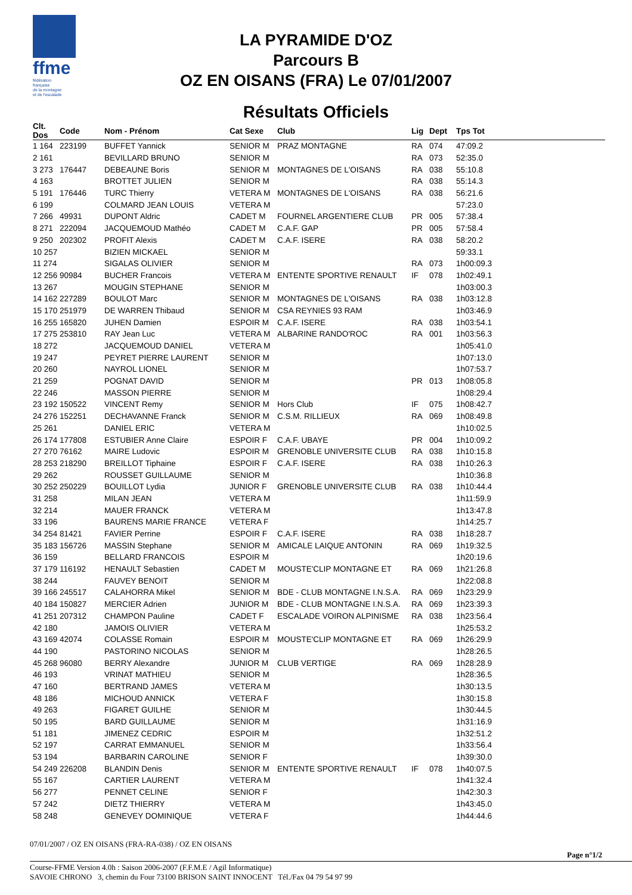ffme
fédération
française
de la montagne
et de l'escalade
LA PYRAMIDE D'OZ
Parcours B
OZ EN OISANS (FRA) Le 07/01/2007
Résultats Officiels
| Clt. Dos | Code | Nom - Prénom | Cat Sexe | Club | Lig | Dept | Tps Tot |
| --- | --- | --- | --- | --- | --- | --- | --- |
| 1 164 | 223199 | BUFFET Yannick | SENIOR M | PRAZ MONTAGNE | RA | 074 | 47:09.2 |
| 2 161 | | BEVILLARD BRUNO | SENIOR M | | RA | 073 | 52:35.0 |
| 3 273 | 176447 | DEBEAUNE Boris | SENIOR M | MONTAGNES DE L'OISANS | RA | 038 | 55:10.8 |
| 4 163 | | BROTTET JULIEN | SENIOR M | | RA | 038 | 55:14.3 |
| 5 191 | 176446 | TURC Thierry | VETERA M | MONTAGNES DE L'OISANS | RA | 038 | 56:21.6 |
| 6 199 | | COLMARD JEAN LOUIS | VETERA M | | | | 57:23.0 |
| 7 266 | 49931 | DUPONT Aldric | CADET M | FOURNEL ARGENTIERE CLUB | PR | 005 | 57:38.4 |
| 8 271 | 222094 | JACQUEMOUD Mathéo | CADET M | C.A.F. GAP | PR | 005 | 57:58.4 |
| 9 250 | 202302 | PROFIT Alexis | CADET M | C.A.F. ISERE | RA | 038 | 58:20.2 |
| 10 257 | | BIZIEN MICKAEL | SENIOR M | | | | 59:33.1 |
| 11 274 | | SIGALAS OLIVIER | SENIOR M | | RA | 073 | 1h00:09.3 |
| 12 256 | 90984 | BUCHER Francois | VETERA M | ENTENTE SPORTIVE RENAULT | IF | 078 | 1h02:49.1 |
| 13 267 | | MOUGIN STEPHANE | SENIOR M | | | | 1h03:00.3 |
| 14 162 | 227289 | BOULOT Marc | SENIOR M | MONTAGNES DE L'OISANS | RA | 038 | 1h03:12.8 |
| 15 170 | 251979 | DE WARREN Thibaud | SENIOR M | CSA REYNIES 93 RAM | | | 1h03:46.9 |
| 16 255 | 165820 | JUHEN Damien | ESPOIR M | C.A.F. ISERE | RA | 038 | 1h03:54.1 |
| 17 275 | 253810 | RAY Jean Luc | VETERA M | ALBARINE RANDO'ROC | RA | 001 | 1h03:56.3 |
| 18 272 | | JACQUEMOUD DANIEL | VETERA M | | | | 1h05:41.0 |
| 19 247 | | PEYRET PIERRE LAURENT | SENIOR M | | | | 1h07:13.0 |
| 20 260 | | NAYROL LIONEL | SENIOR M | | | | 1h07:53.7 |
| 21 259 | | POGNAT DAVID | SENIOR M | | PR | 013 | 1h08:05.8 |
| 22 246 | | MASSON PIERRE | SENIOR M | | | | 1h08:29.4 |
| 23 192 | 150522 | VINCENT Remy | SENIOR M | Hors Club | IF | 075 | 1h08:42.7 |
| 24 276 | 152251 | DECHAVANNE Franck | SENIOR M | C.S.M. RILLIEUX | RA | 069 | 1h08:49.8 |
| 25 261 | | DANIEL ERIC | VETERA M | | | | 1h10:02.5 |
| 26 174 | 177808 | ESTUBIER Anne Claire | ESPOIR F | C.A.F. UBAYE | PR | 004 | 1h10:09.2 |
| 27 270 | 76162 | MAIRE Ludovic | ESPOIR M | GRENOBLE UNIVERSITE CLUB | RA | 038 | 1h10:15.8 |
| 28 253 | 218290 | BREILLOT Tiphaine | ESPOIR F | C.A.F. ISERE | RA | 038 | 1h10:26.3 |
| 29 262 | | ROUSSET GUILLAUME | SENIOR M | | | | 1h10:36.8 |
| 30 252 | 250229 | BOUILLOT Lydia | JUNIOR F | GRENOBLE UNIVERSITE CLUB | RA | 038 | 1h10:44.4 |
| 31 258 | | MILAN JEAN | VETERA M | | | | 1h11:59.9 |
| 32 214 | | MAUER FRANCK | VETERA M | | | | 1h13:47.8 |
| 33 196 | | BAURENS MARIE FRANCE | VETERA F | | | | 1h14:25.7 |
| 34 254 | 81421 | FAVIER Perrine | ESPOIR F | C.A.F. ISERE | RA | 038 | 1h18:28.7 |
| 35 183 | 156726 | MASSIN Stephane | SENIOR M | AMICALE LAIQUE ANTONIN | RA | 069 | 1h19:32.5 |
| 36 159 | | BELLARD FRANCOIS | ESPOIR M | | | | 1h20:19.6 |
| 37 179 | 116192 | HENAULT Sebastien | CADET M | MOUSTE'CLIP MONTAGNE ET | RA | 069 | 1h21:26.8 |
| 38 244 | | FAUVEY BENOIT | SENIOR M | | | | 1h22:08.8 |
| 39 166 | 245517 | CALAHORRA Mikel | SENIOR M | BDE - CLUB MONTAGNE I.N.S.A. | RA | 069 | 1h23:29.9 |
| 40 184 | 150827 | MERCIER Adrien | JUNIOR M | BDE - CLUB MONTAGNE I.N.S.A. | RA | 069 | 1h23:39.3 |
| 41 251 | 207312 | CHAMPON Pauline | CADET F | ESCALADE VOIRON ALPINISME | RA | 038 | 1h23:56.4 |
| 42 180 | | JAMOIS OLIVIER | VETERA M | | | | 1h25:53.2 |
| 43 169 | 42074 | COLASSE Romain | ESPOIR M | MOUSTE'CLIP MONTAGNE ET | RA | 069 | 1h26:29.9 |
| 44 190 | | PASTORINO NICOLAS | SENIOR M | | | | 1h28:26.5 |
| 45 268 | 96080 | BERRY Alexandre | JUNIOR M | CLUB VERTIGE | RA | 069 | 1h28:28.9 |
| 46 193 | | VRINAT MATHIEU | SENIOR M | | | | 1h28:36.5 |
| 47 160 | | BERTRAND JAMES | VETERA M | | | | 1h30:13.5 |
| 48 186 | | MICHOUD ANNICK | VETERA F | | | | 1h30:15.8 |
| 49 263 | | FIGARET GUILHE | SENIOR M | | | | 1h30:44.5 |
| 50 195 | | BARD GUILLAUME | SENIOR M | | | | 1h31:16.9 |
| 51 181 | | JIMENEZ CEDRIC | ESPOIR M | | | | 1h32:51.2 |
| 52 197 | | CARRAT EMMANUEL | SENIOR M | | | | 1h33:56.4 |
| 53 194 | | BARBARIN CAROLINE | SENIOR F | | | | 1h39:30.0 |
| 54 249 | 226208 | BLANDIN Denis | SENIOR M | ENTENTE SPORTIVE RENAULT | IF | 078 | 1h40:07.5 |
| 55 167 | | CARTIER LAURENT | VETERA M | | | | 1h41:32.4 |
| 56 277 | | PENNET CELINE | SENIOR F | | | | 1h42:30.3 |
| 57 242 | | DIETZ THIERRY | VETERA M | | | | 1h43:45.0 |
| 58 248 | | GENEVEY DOMINIQUE | VETERA F | | | | 1h44:44.6 |
07/01/2007 / OZ EN OISANS (FRA-RA-038) / OZ EN OISANS
Page n°1/2
Course-FFME Version 4.0h : Saison 2006-2007 (F.F.M.E / Agil Informatique)
SAVOIE CHRONO 3, chemin du Four 73100 BRISON SAINT INNOCENT Tél./Fax 04 79 54 97 99